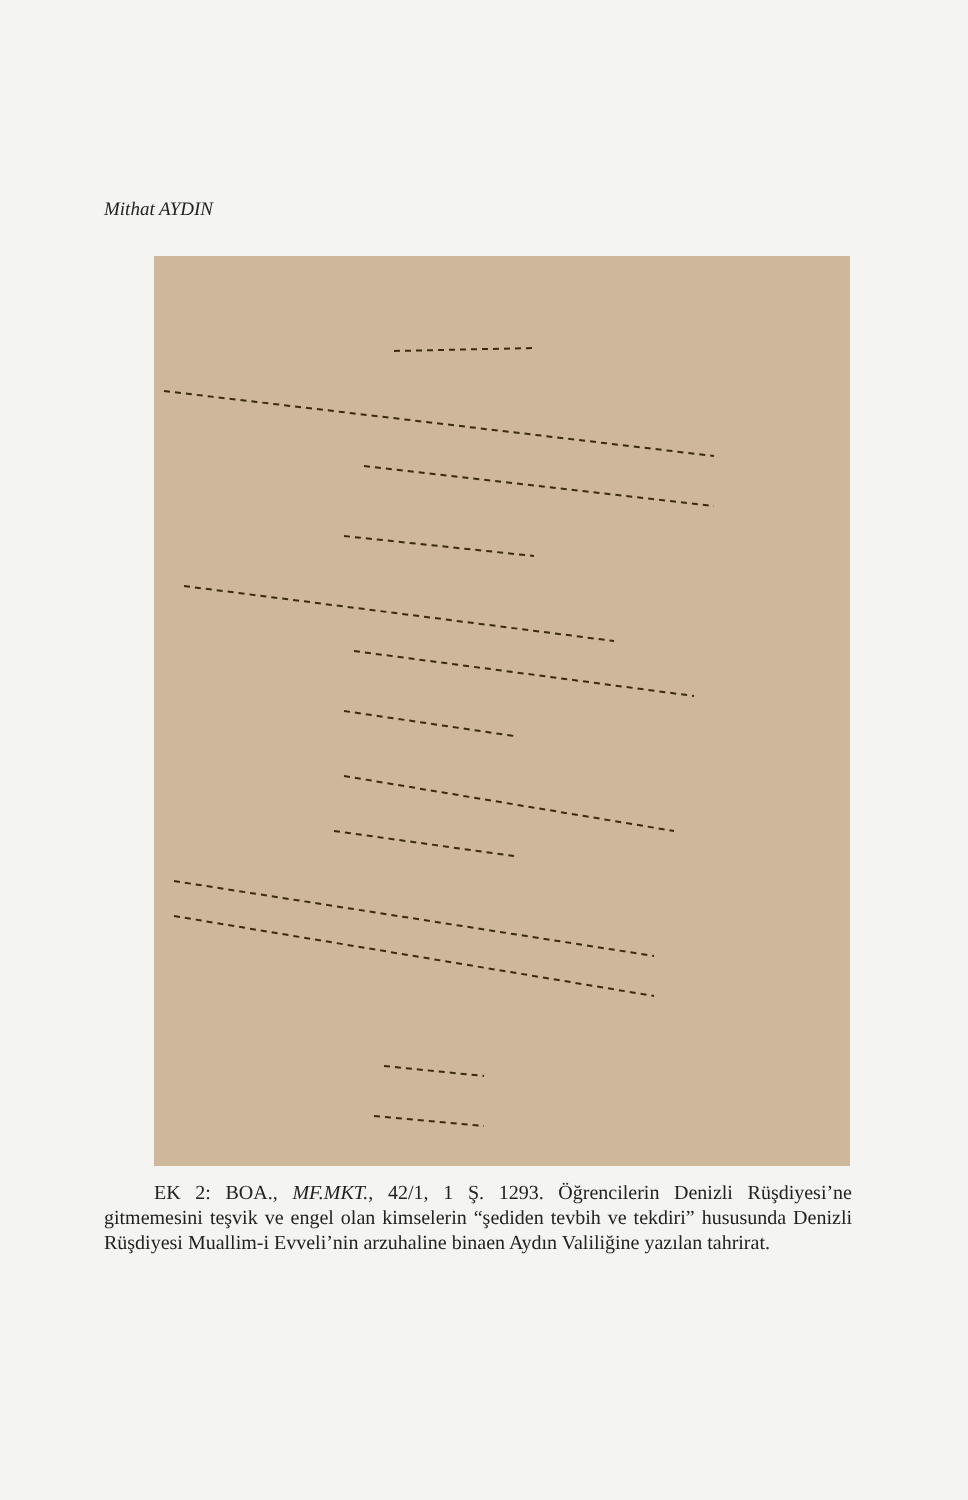Mithat AYDIN
EK 2: BOA., MF.MKT., 42/1, 1 Ş. 1293. Öğrencilerin Denizli Rüşdiyesi’ne gitmemesini teşvik ve engel olan kimselerin “şediden tevbih ve tekdiri” hususunda Denizli Rüşdiyesi Muallim-i Evveli’nin arzuhaline binaen Aydın Valiliğine yazılan tahrirat.